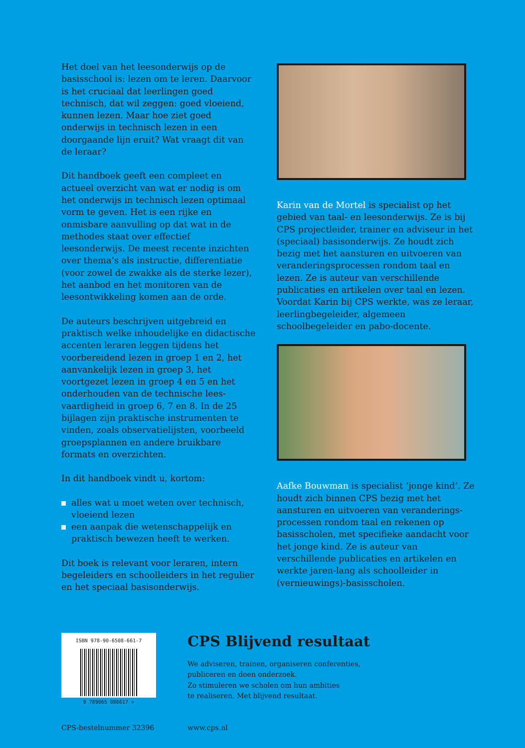Het doel van het leesonderwijs op de basisschool is: lezen om te leren. Daarvoor is het cruciaal dat leerlingen goed technisch, dat wil zeggen: goed vloeiend, kunnen lezen. Maar hoe ziet goed onderwijs in technisch lezen in een doorgaande lijn eruit? Wat vraagt dit van de leraar?
Dit handboek geeft een compleet en actueel overzicht van wat er nodig is om het onderwijs in technisch lezen optimaal vorm te geven. Het is een rijke en onmisbare aanvulling op dat wat in de methodes staat over effectief leesonderwijs. De meest recente inzichten over thema’s als instructie, differentiatie (voor zowel de zwakke als de sterke lezer), het aanbod en het monitoren van de leesontwikkeling komen aan de orde.
De auteurs beschrijven uitgebreid en praktisch welke inhoudelijke en didactische accenten leraren leggen tijdens het voorbereidend lezen in groep 1 en 2, het aanvankelijk lezen in groep 3, het voortgezet lezen in groep 4 en 5 en het onderhouden van de technische lees-vaardigheid in groep 6, 7 en 8. In de 25 bijlagen zijn praktische instrumenten te vinden, zoals observatielijsten, voorbeeld groepsplannen en andere bruikbare formats en overzichten.
In dit handboek vindt u, kortom:
alles wat u moet weten over technisch, vloeiend lezen
een aanpak die wetenschappelijk en praktisch bewezen heeft te werken.
Dit boek is relevant voor leraren, intern begeleiders en schoolleiders in het regulier en het speciaal basisonderwijs.
Karin van de Mortel is specialist op het gebied van taal- en leesonderwijs. Ze is bij CPS projectleider, trainer en adviseur in het (speciaal) basisonderwijs. Ze houdt zich bezig met het aansturen en uitvoeren van veranderingsprocessen rondom taal en lezen. Ze is auteur van verschillende publicaties en artikelen over taal en lezen. Voordat Karin bij CPS werkte, was ze leraar, leerlingbegeleider, algemeen schoolbegeleider en pabo-docente.
Aafke Bouwman is specialist ‘jonge kind’. Ze houdt zich binnen CPS bezig met het aansturen en uitvoeren van veranderings-processen rondom taal en rekenen op basisscholen, met specifieke aandacht voor het jonge kind. Ze is auteur van verschillende publicaties en artikelen en werkte jaren-lang als schoolleider in (vernieuwings)-basisscholen.
ISBN 978-90-6508-661-7
9 789065 086617 >
CPS Blijvend resultaat
We adviseren, trainen, organiseren conferenties,
publiceren en doen onderzoek.
Zo stimuleren we scholen om hun ambities
te realiseren. Met blijvend resultaat.
CPS-bestelnummer 32396 www.cps.nl